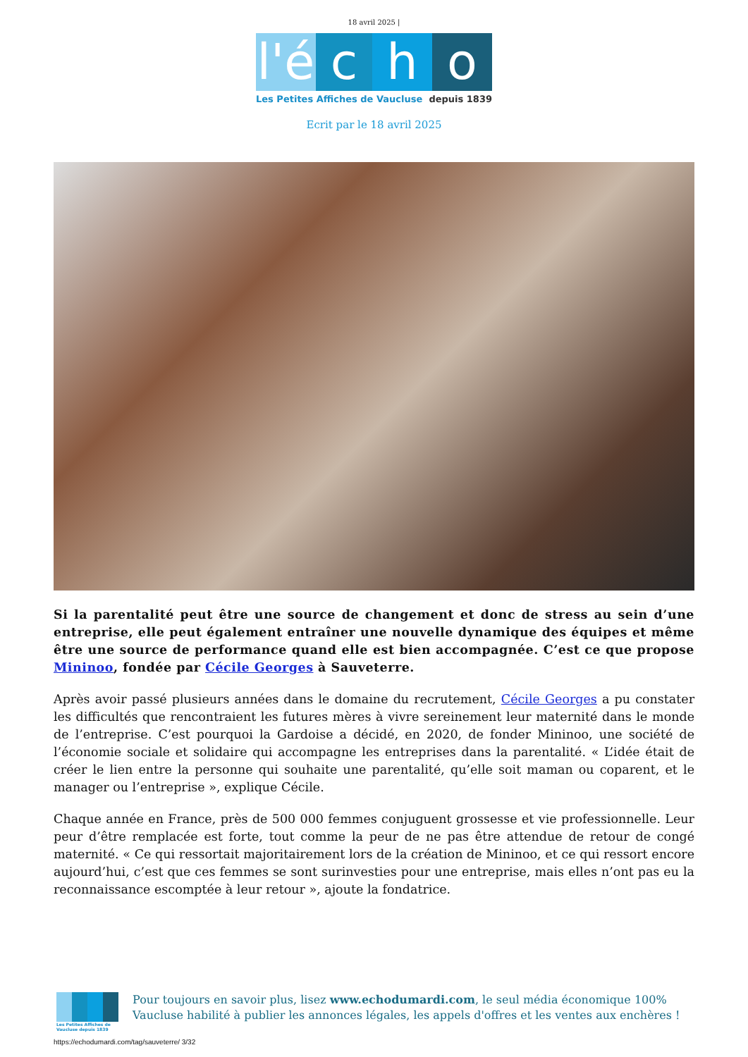18 avril 2025 |
l'é
c h o
Les Petites Affiches de Vaucluse depuis 1839
Ecrit par le 18 avril 2025
Si la parentalité peut être une source de changement et donc de stress au sein d’une entreprise, elle peut également entraîner une nouvelle dynamique des équipes et même être une source de performance quand elle est bien accompagnée. C’est ce que propose Mininoo, fondée par Cécile Georges à Sauveterre.
Après avoir passé plusieurs années dans le domaine du recrutement, Cécile Georges a pu constater les difficultés que rencontraient les futures mères à vivre sereinement leur maternité dans le monde de l’entreprise. C’est pourquoi la Gardoise a décidé, en 2020, de fonder Mininoo, une société de l’économie sociale et solidaire qui accompagne les entreprises dans la parentalité. « L’idée était de créer le lien entre la personne qui souhaite une parentalité, qu’elle soit maman ou coparent, et le manager ou l’entreprise », explique Cécile.
Chaque année en France, près de 500 000 femmes conjuguent grossesse et vie professionnelle. Leur peur d’être remplacée est forte, tout comme la peur de ne pas être attendue de retour de congé maternité. « Ce qui ressortait majoritairement lors de la création de Mininoo, et ce qui ressort encore aujourd’hui, c’est que ces femmes se sont surinvesties pour une entreprise, mais elles n’ont pas eu la reconnaissance escomptée à leur retour », ajoute la fondatrice.
Les Petites Affiches de Vaucluse depuis 1839
Pour toujours en savoir plus, lisez www.echodumardi.com, le seul média économique 100% Vaucluse habilité à publier les annonces légales, les appels d'offres et les ventes aux enchères !
https://echodumardi.com/tag/sauveterre/ 3/32